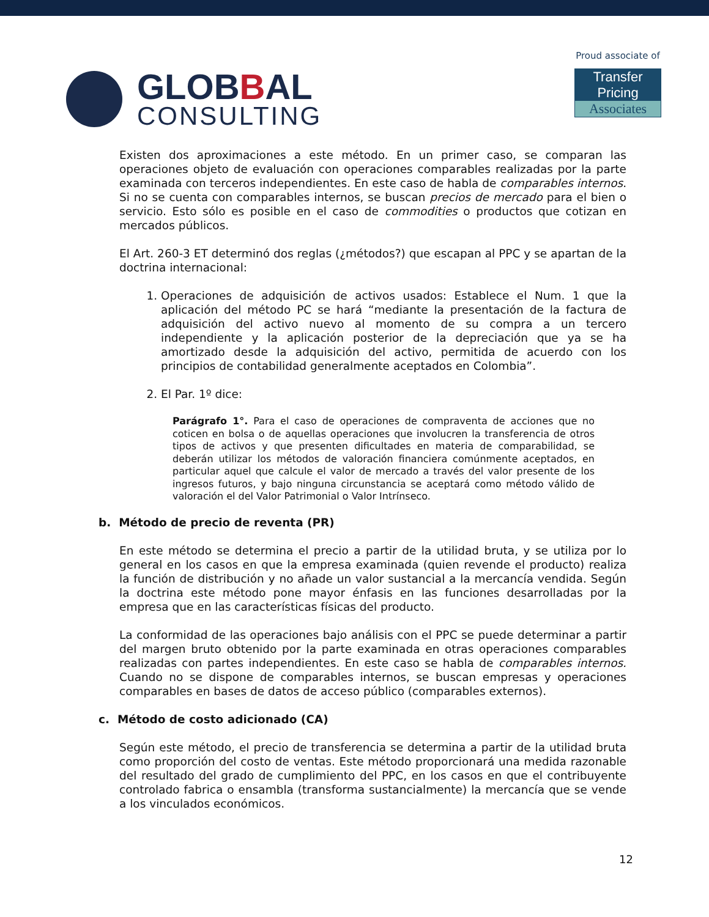GLOBBAL
CONSULTING
Proud associate of
Transfer Pricing
Associates
Existen dos aproximaciones a este método. En un primer caso, se comparan las operaciones objeto de evaluación con operaciones comparables realizadas por la parte examinada con terceros independientes. En este caso de habla de comparables internos. Si no se cuenta con comparables internos, se buscan precios de mercado para el bien o servicio. Esto sólo es posible en el caso de commodities o productos que cotizan en mercados públicos.
El Art. 260-3 ET determinó dos reglas (¿métodos?) que escapan al PPC y se apartan de la doctrina internacional:
1. Operaciones de adquisición de activos usados: Establece el Num. 1 que la aplicación del método PC se hará “mediante la presentación de la factura de adquisición del activo nuevo al momento de su compra a un tercero independiente y la aplicación posterior de la depreciación que ya se ha amortizado desde la adquisición del activo, permitida de acuerdo con los principios de contabilidad generalmente aceptados en Colombia”.
2. El Par. 1º dice:
Parágrafo 1°. Para el caso de operaciones de compraventa de acciones que no coticen en bolsa o de aquellas operaciones que involucren la transferencia de otros tipos de activos y que presenten dificultades en materia de comparabilidad, se deberán utilizar los métodos de valoración financiera comúnmente aceptados, en particular aquel que calcule el valor de mercado a través del valor presente de los ingresos futuros, y bajo ninguna circunstancia se aceptará como método válido de valoración el del Valor Patrimonial o Valor Intrínseco.
b. Método de precio de reventa (PR)
En este método se determina el precio a partir de la utilidad bruta, y se utiliza por lo general en los casos en que la empresa examinada (quien revende el producto) realiza la función de distribución y no añade un valor sustancial a la mercancía vendida. Según la doctrina este método pone mayor énfasis en las funciones desarrolladas por la empresa que en las características físicas del producto.
La conformidad de las operaciones bajo análisis con el PPC se puede determinar a partir del margen bruto obtenido por la parte examinada en otras operaciones comparables realizadas con partes independientes. En este caso se habla de comparables internos. Cuando no se dispone de comparables internos, se buscan empresas y operaciones comparables en bases de datos de acceso público (comparables externos).
c. Método de costo adicionado (CA)
Según este método, el precio de transferencia se determina a partir de la utilidad bruta como proporción del costo de ventas. Este método proporcionará una medida razonable del resultado del grado de cumplimiento del PPC, en los casos en que el contribuyente controlado fabrica o ensambla (transforma sustancialmente) la mercancía que se vende a los vinculados económicos.
12